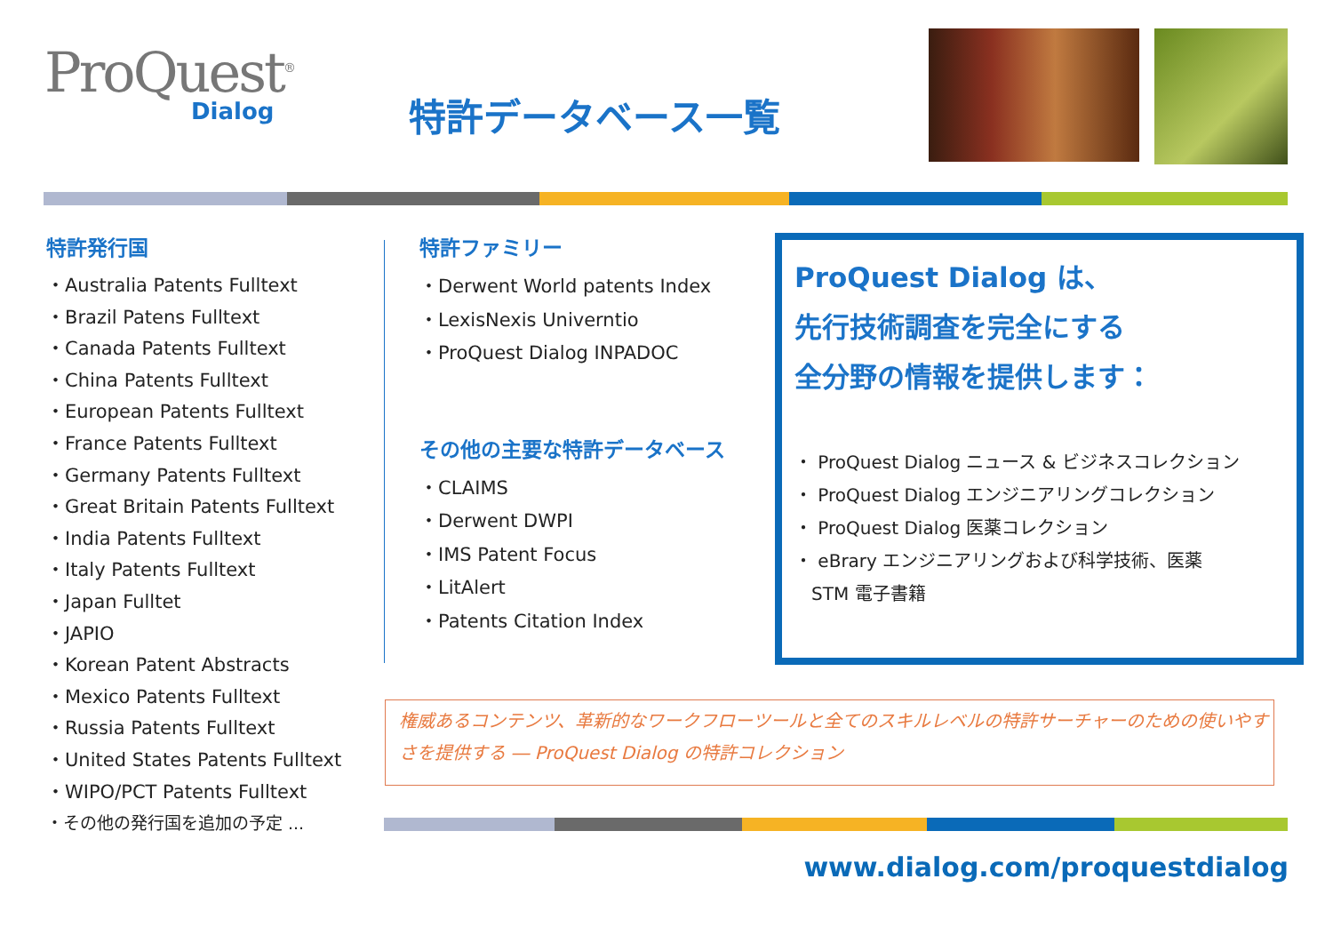ProQuest<sup>®</sup>
Dialog
特許データベース一覧
特許発行国
・Australia Patents Fulltext
・Brazil Patens Fulltext
・Canada Patents Fulltext
・China Patents Fulltext
・European Patents Fulltext
・France Patents Fulltext
・Germany Patents Fulltext
・Great Britain Patents Fulltext
・India Patents Fulltext
・Italy Patents Fulltext
・Japan Fulltet
・JAPIO
・Korean Patent Abstracts
・Mexico Patents Fulltext
・Russia Patents Fulltext
・United States Patents Fulltext
・WIPO/PCT Patents Fulltext
・その他の発行国を追加の予定 ...
特許ファミリー
・Derwent World patents Index
・LexisNexis Univerntio
・ProQuest Dialog INPADOC
その他の主要な特許データベース
・CLAIMS
・Derwent DWPI
・IMS Patent Focus
・LitAlert
・Patents Citation Index
ProQuest Dialog は、
先行技術調査を完全にする
全分野の情報を提供します：
・ ProQuest Dialog ニュース & ビジネスコレクション
・ ProQuest Dialog エンジニアリングコレクション
・ ProQuest Dialog 医薬コレクション
・ eBrary エンジニアリングおよび科学技術、医薬
STM 電子書籍
権威あるコンテンツ、革新的なワークフローツールと全てのスキルレベルの特許サーチャーのための使いやすさを提供する ― ProQuest Dialog の特許コレクション
www.dialog.com/proquestdialog